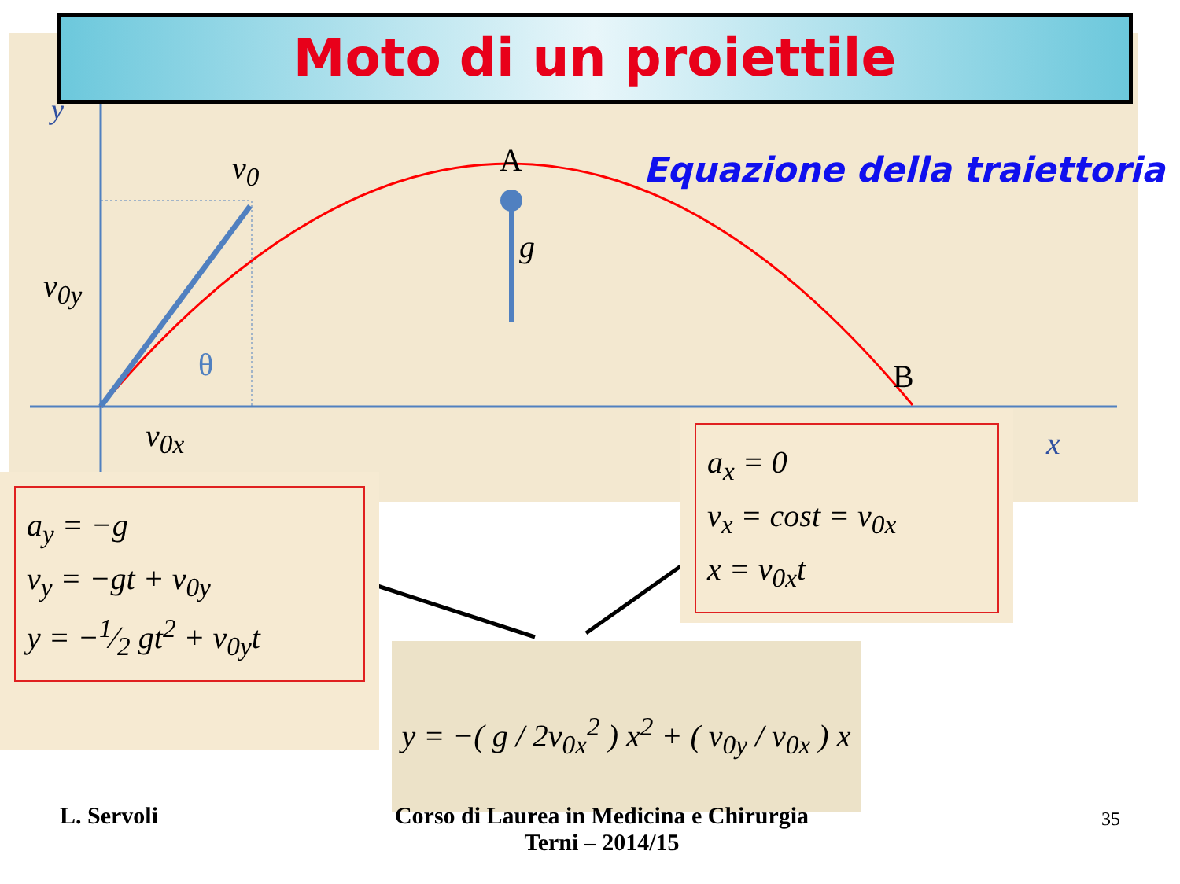Moto di un proiettile
A
B
v<sub>0</sub>
g
v<sub>0y</sub>
v<sub>0x</sub>
θ
x
y
Equazione della traiettoria
a<sub>y</sub> = −g
v<sub>y</sub> = −gt + v<sub>0y</sub>
y = −1⁄2 gt<sup>2</sup> + v<sub>0y</sub>t
a<sub>x</sub> = 0
v<sub>x</sub> = cost = v<sub>0x</sub>
x = v<sub>0x</sub>t
y = −( g / 2v<sub>0x</sub><sup>2</sup> ) x<sup>2</sup> + ( v<sub>0y</sub> / v<sub>0x</sub> ) x
L. Servoli
Corso di Laurea in Medicina e Chirurgia
Terni – 2014/15
35